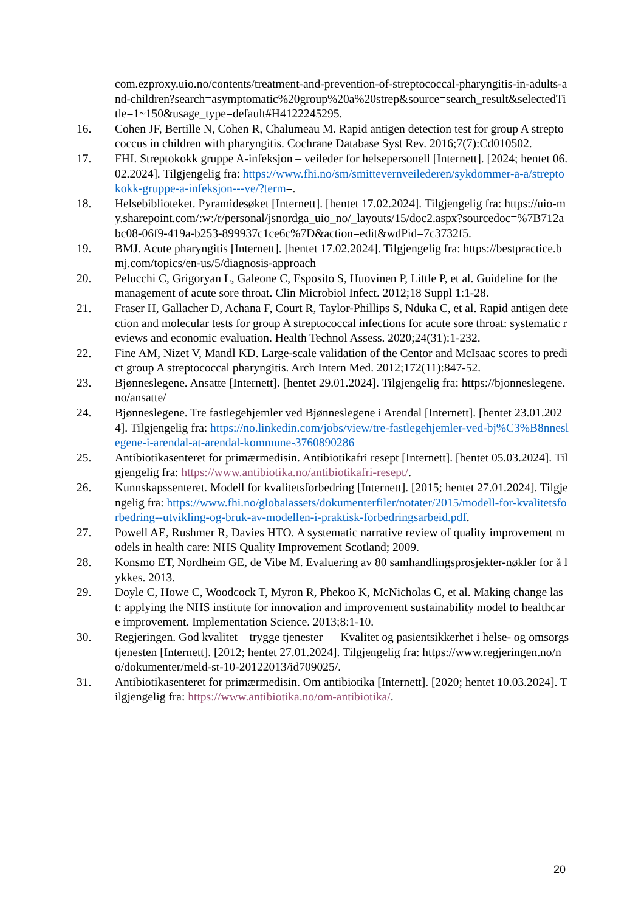com.ezproxy.uio.no/contents/treatment-and-prevention-of-streptococcal-pharyngitis-in-adults-and-children?search=asymptomatic%20group%20a%20strep&source=search_result&selectedTitle=1~150&usage_type=default#H4122245295.
16. Cohen JF, Bertille N, Cohen R, Chalumeau M. Rapid antigen detection test for group A streptococcus in children with pharyngitis. Cochrane Database Syst Rev. 2016;7(7):Cd010502.
17. FHI. Streptokokk gruppe A-infeksjon – veileder for helsepersonell [Internett]. [2024; hentet 06.02.2024]. Tilgjengelig fra: https://www.fhi.no/sm/smittevernveilederen/sykdommer-a-a/streptokokk-gruppe-a-infeksjon---ve/?term=.
18. Helsebiblioteket. Pyramidesøket [Internett]. [hentet 17.02.2024]. Tilgjengelig fra: https://uio-my.sharepoint.com/:w:/r/personal/jsnordga_uio_no/_layouts/15/doc2.aspx?sourcedoc=%7B712abc08-06f9-419a-b253-899937c1ce6c%7D&action=edit&wdPid=7c3732f5.
19. BMJ. Acute pharyngitis [Internett]. [hentet 17.02.2024]. Tilgjengelig fra: https://bestpractice.bmj.com/topics/en-us/5/diagnosis-approach
20. Pelucchi C, Grigoryan L, Galeone C, Esposito S, Huovinen P, Little P, et al. Guideline for the management of acute sore throat. Clin Microbiol Infect. 2012;18 Suppl 1:1-28.
21. Fraser H, Gallacher D, Achana F, Court R, Taylor-Phillips S, Nduka C, et al. Rapid antigen detection and molecular tests for group A streptococcal infections for acute sore throat: systematic reviews and economic evaluation. Health Technol Assess. 2020;24(31):1-232.
22. Fine AM, Nizet V, Mandl KD. Large-scale validation of the Centor and McIsaac scores to predict group A streptococcal pharyngitis. Arch Intern Med. 2012;172(11):847-52.
23. Bjønneslegene. Ansatte [Internett]. [hentet 29.01.2024]. Tilgjengelig fra: https://bjonneslegene.no/ansatte/
24. Bjønneslegene. Tre fastlegehjemler ved Bjønneslegene i Arendal [Internett]. [hentet 23.01.2024]. Tilgjengelig fra: https://no.linkedin.com/jobs/view/tre-fastlegehjemler-ved-bj%C3%B8nneslegene-i-arendal-at-arendal-kommune-3760890286
25. Antibiotikasenteret for primærmedisin. Antibiotikafri resept [Internett]. [hentet 05.03.2024]. Tilgjengelig fra: https://www.antibiotika.no/antibiotikafri-resept/.
26. Kunnskapssenteret. Modell for kvalitetsforbedring [Internett]. [2015; hentet 27.01.2024]. Tilgjengelig fra: https://www.fhi.no/globalassets/dokumenterfiler/notater/2015/modell-for-kvalitetsforbedring--utvikling-og-bruk-av-modellen-i-praktisk-forbedringsarbeid.pdf.
27. Powell AE, Rushmer R, Davies HTO. A systematic narrative review of quality improvement models in health care: NHS Quality Improvement Scotland; 2009.
28. Konsmo ET, Nordheim GE, de Vibe M. Evaluering av 80 samhandlingsprosjekter-nøkler for å lykkes. 2013.
29. Doyle C, Howe C, Woodcock T, Myron R, Phekoo K, McNicholas C, et al. Making change last: applying the NHS institute for innovation and improvement sustainability model to healthcare improvement. Implementation Science. 2013;8:1-10.
30. Regjeringen. God kvalitet – trygge tjenester — Kvalitet og pasientsikkerhet i helse- og omsorgstjenesten [Internett]. [2012; hentet 27.01.2024]. Tilgjengelig fra: https://www.regjeringen.no/no/dokumenter/meld-st-10-20122013/id709025/.
31. Antibiotikasenteret for primærmedisin. Om antibiotika [Internett]. [2020; hentet 10.03.2024]. Tilgjengelig fra: https://www.antibiotika.no/om-antibiotika/.
20